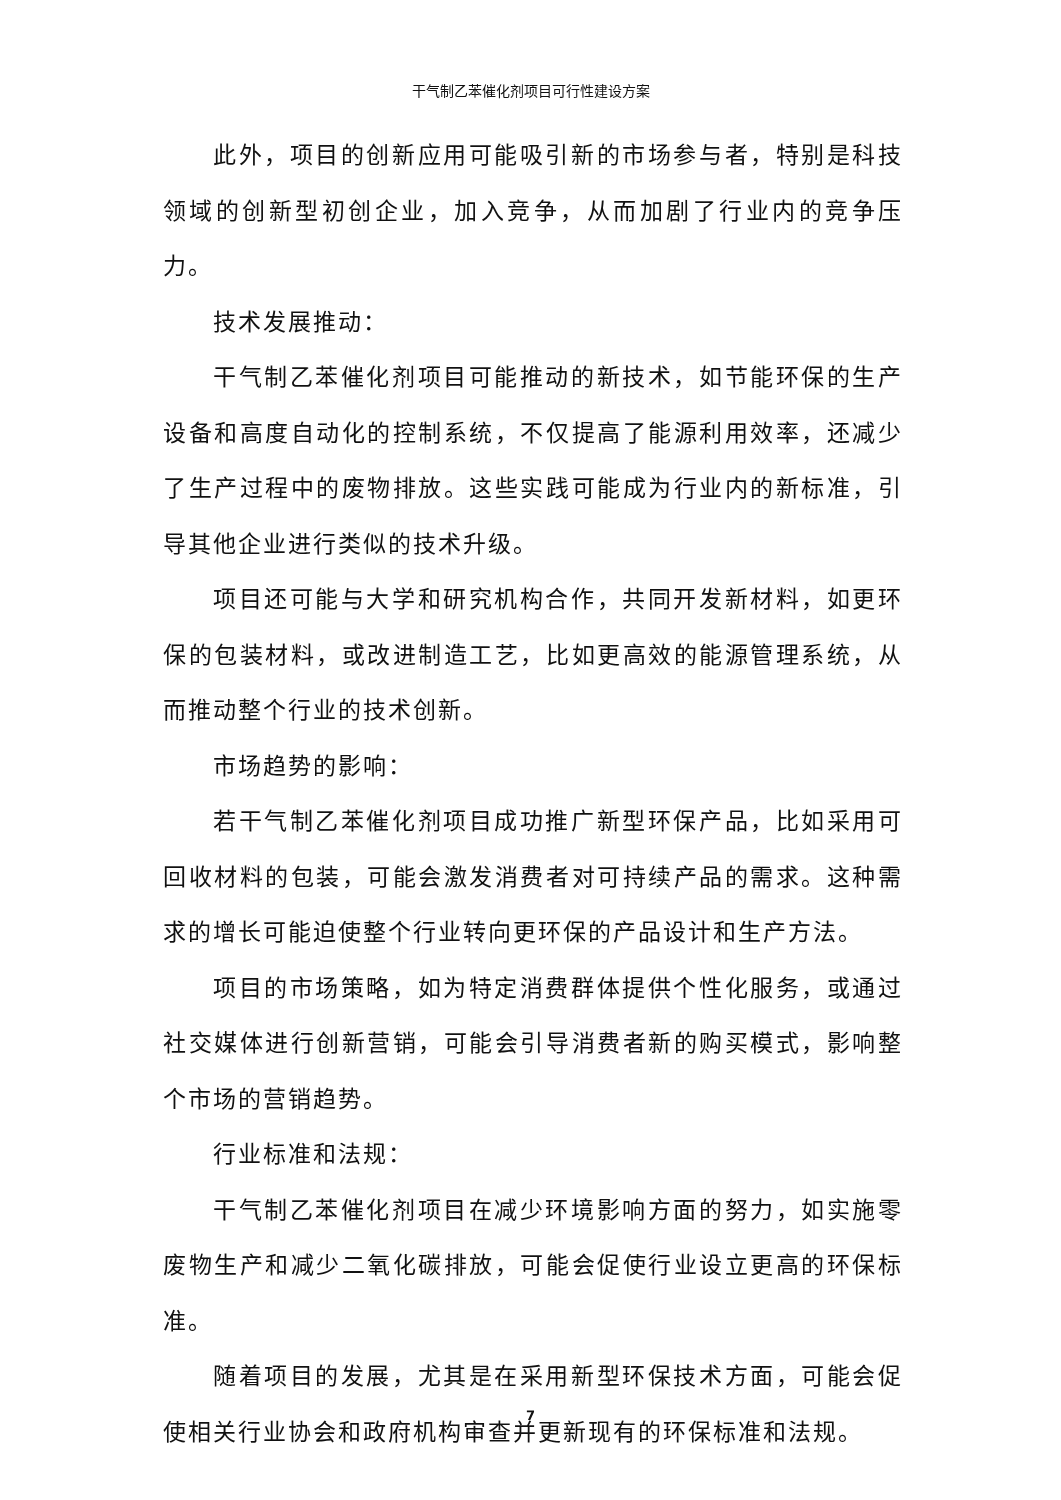干气制乙苯催化剂项目可行性建设方案
此外，项目的创新应用可能吸引新的市场参与者，特别是科技领域的创新型初创企业，加入竞争，从而加剧了行业内的竞争压力。
技术发展推动：
干气制乙苯催化剂项目可能推动的新技术，如节能环保的生产设备和高度自动化的控制系统，不仅提高了能源利用效率，还减少了生产过程中的废物排放。这些实践可能成为行业内的新标准，引导其他企业进行类似的技术升级。
项目还可能与大学和研究机构合作，共同开发新材料，如更环保的包装材料，或改进制造工艺，比如更高效的能源管理系统，从而推动整个行业的技术创新。
市场趋势的影响：
若干气制乙苯催化剂项目成功推广新型环保产品，比如采用可回收材料的包装，可能会激发消费者对可持续产品的需求。这种需求的增长可能迫使整个行业转向更环保的产品设计和生产方法。
项目的市场策略，如为特定消费群体提供个性化服务，或通过社交媒体进行创新营销，可能会引导消费者新的购买模式，影响整个市场的营销趋势。
行业标准和法规：
干气制乙苯催化剂项目在减少环境影响方面的努力，如实施零废物生产和减少二氧化碳排放，可能会促使行业设立更高的环保标准。
随着项目的发展，尤其是在采用新型环保技术方面，可能会促使相关行业协会和政府机构审查并更新现有的环保标准和法规。
7